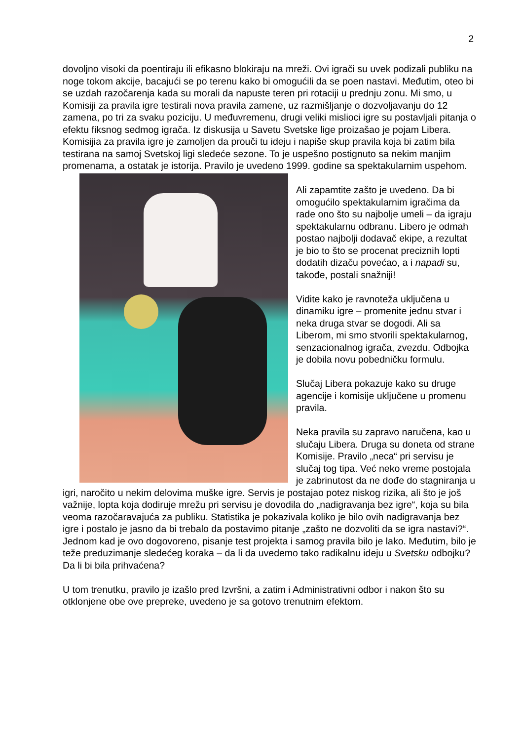2
dovoljno visoki da poentiraju ili efikasno blokiraju na mreži. Ovi igrači su uvek podizali publiku na noge tokom akcije, bacajući se po terenu kako bi omogućili da se poen nastavi. Međutim, oteo bi se uzdah razočarenja kada su morali da napuste teren pri rotaciji u prednju zonu. Mi smo, u Komisiji za pravila igre testirali nova pravila zamene, uz razmišljanje o dozvoljavanju do 12 zamena, po tri za svaku poziciju. U međuvremenu, drugi veliki mislioci igre su postavljali pitanja o efektu fiksnog sedmog igrača. Iz diskusija u Savetu Svetske lige proizašao je pojam Libera. Komisijia za pravila igre je zamoljen da prouči tu ideju i napiše skup pravila koja bi zatim bila testirana na samoj Svetskoj ligi sledeće sezone. To je uspešno postignuto sa nekim manjim promenama, a ostatak je istorija. Pravilo je uvedeno 1999. godine sa spektakularnim uspehom.
Ali zapamtite zašto je uvedeno. Da bi omogućilo spektakularnim igračima da rade ono što su najbolje umeli – da igraju spektakularnu odbranu. Libero je odmah postao najbolji dodavač ekipe, a rezultat je bio to što se procenat preciznih lopti dodatih dizaču povećao, a i napadi su, takođe, postali snažniji!
Vidite kako je ravnoteža uključena u dinamiku igre – promenite jednu stvar i neka druga stvar se dogodi. Ali sa Liberom, mi smo stvorili spektakularnog, senzacionalnog igrača, zvezdu. Odbojka je dobila novu pobedničku formulu.
Slučaj Libera pokazuje kako su druge agencije i komisije uključene u promenu pravila.
Neka pravila su zapravo naručena, kao u slučaju Libera. Druga su doneta od strane Komisije. Pravilo „neca“ pri servisu je slučaj tog tipa. Već neko vreme postojala je zabrinutost da ne dođe do stagniranja u igri, naročito u nekim delovima muške igre. Servis je postajao potez niskog rizika, ali što je još važnije, lopta koja dodiruje mrežu pri servisu je dovodila do „nadigravanja bez igre“, koja su bila veoma razočaravajuća za publiku. Statistika je pokazivala koliko je bilo ovih nadigravanja bez igre i postalo je jasno da bi trebalo da postavimo pitanje „zašto ne dozvoliti da se igra nastavi?“. Jednom kad je ovo dogovoreno, pisanje test projekta i samog pravila bilo je lako. Međutim, bilo je teže preduzimanje sledećeg koraka – da li da uvedemo tako radikalnu ideju u Svetsku odbojku? Da li bi bila prihvaćena?
U tom trenutku, pravilo je izašlo pred Izvršni, a zatim i Administrativni odbor i nakon što su otklonjene obe ove prepreke, uvedeno je sa gotovo trenutnim efektom.